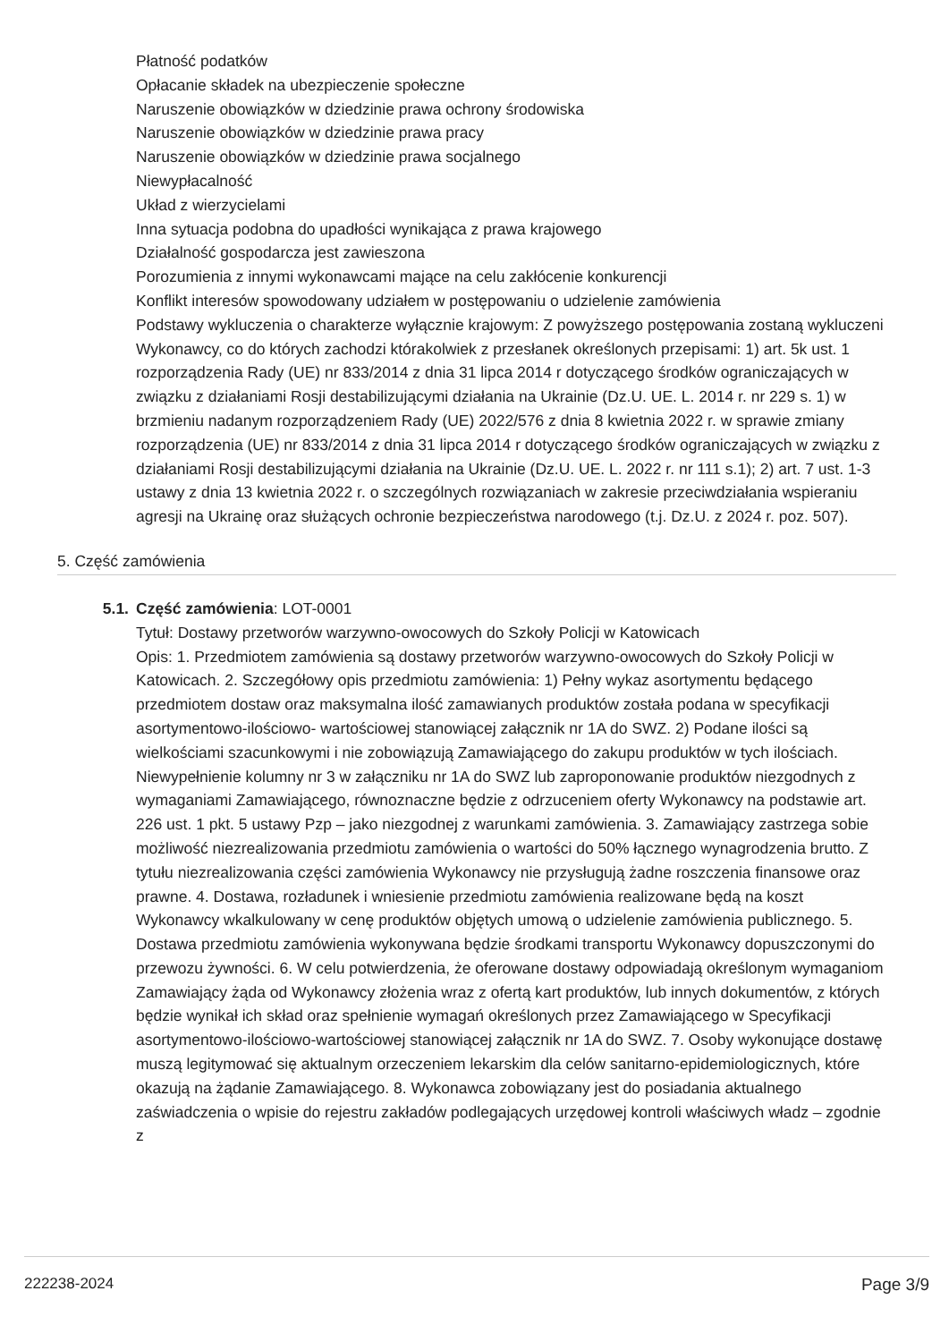Płatność podatków
Opłacanie składek na ubezpieczenie społeczne
Naruszenie obowiązków w dziedzinie prawa ochrony środowiska
Naruszenie obowiązków w dziedzinie prawa pracy
Naruszenie obowiązków w dziedzinie prawa socjalnego
Niewypłacalność
Układ z wierzycielami
Inna sytuacja podobna do upadłości wynikająca z prawa krajowego
Działalność gospodarcza jest zawieszona
Porozumienia z innymi wykonawcami mające na celu zakłócenie konkurencji
Konflikt interesów spowodowany udziałem w postępowaniu o udzielenie zamówienia
Podstawy wykluczenia o charakterze wyłącznie krajowym: Z powyższego postępowania zostaną wykluczeni Wykonawcy, co do których zachodzi którakolwiek z przesłanek określonych przepisami: 1) art. 5k ust. 1 rozporządzenia Rady (UE) nr 833/2014 z dnia 31 lipca 2014 r dotyczącego środków ograniczających w związku z działaniami Rosji destabilizującymi działania na Ukrainie (Dz.U. UE. L. 2014 r. nr 229 s. 1) w brzmieniu nadanym rozporządzeniem Rady (UE) 2022/576 z dnia 8 kwietnia 2022 r. w sprawie zmiany rozporządzenia (UE) nr 833/2014 z dnia 31 lipca 2014 r dotyczącego środków ograniczających w związku z działaniami Rosji destabilizującymi działania na Ukrainie (Dz.U. UE. L. 2022 r. nr 111 s.1); 2) art. 7 ust. 1-3 ustawy z dnia 13 kwietnia 2022 r. o szczególnych rozwiązaniach w zakresie przeciwdziałania wspieraniu agresji na Ukrainę oraz służących ochronie bezpieczeństwa narodowego (t.j. Dz.U. z 2024 r. poz. 507).
5. Część zamówienia
5.1. Część zamówienia: LOT-0001
Tytuł: Dostawy przetworów warzywno-owocowych do Szkoły Policji w Katowicach
Opis: 1. Przedmiotem zamówienia są dostawy przetworów warzywno-owocowych do Szkoły Policji w Katowicach. 2. Szczegółowy opis przedmiotu zamówienia: 1) Pełny wykaz asortymentu będącego przedmiotem dostaw oraz maksymalna ilość zamawianych produktów została podana w specyfikacji asortymentowo-ilościowo- wartościowej stanowiącej załącznik nr 1A do SWZ. 2) Podane ilości są wielkościami szacunkowymi i nie zobowiązują Zamawiającego do zakupu produktów w tych ilościach. Niewypełnienie kolumny nr 3 w załączniku nr 1A do SWZ lub zaproponowanie produktów niezgodnych z wymaganiami Zamawiającego, równoznaczne będzie z odrzuceniem oferty Wykonawcy na podstawie art. 226 ust. 1 pkt. 5 ustawy Pzp – jako niezgodnej z warunkami zamówienia. 3. Zamawiający zastrzega sobie możliwość niezrealizowania przedmiotu zamówienia o wartości do 50% łącznego wynagrodzenia brutto. Z tytułu niezrealizowania części zamówienia Wykonawcy nie przysługują żadne roszczenia finansowe oraz prawne. 4. Dostawa, rozładunek i wniesienie przedmiotu zamówienia realizowane będą na koszt Wykonawcy wkalkulowany w cenę produktów objętych umową o udzielenie zamówienia publicznego. 5. Dostawa przedmiotu zamówienia wykonywana będzie środkami transportu Wykonawcy dopuszczonymi do przewozu żywności. 6. W celu potwierdzenia, że oferowane dostawy odpowiadają określonym wymaganiom Zamawiający żąda od Wykonawcy złożenia wraz z ofertą kart produktów, lub innych dokumentów, z których będzie wynikał ich skład oraz spełnienie wymagań określonych przez Zamawiającego w Specyfikacji asortymentowo-ilościowo-wartościowej stanowiącej załącznik nr 1A do SWZ. 7. Osoby wykonujące dostawę muszą legitymować się aktualnym orzeczeniem lekarskim dla celów sanitarno-epidemiologicznych, które okazują na żądanie Zamawiającego. 8. Wykonawca zobowiązany jest do posiadania aktualnego zaświadczenia o wpisie do rejestru zakładów podlegających urzędowej kontroli właściwych władz – zgodnie z
222238-2024 Page 3/9